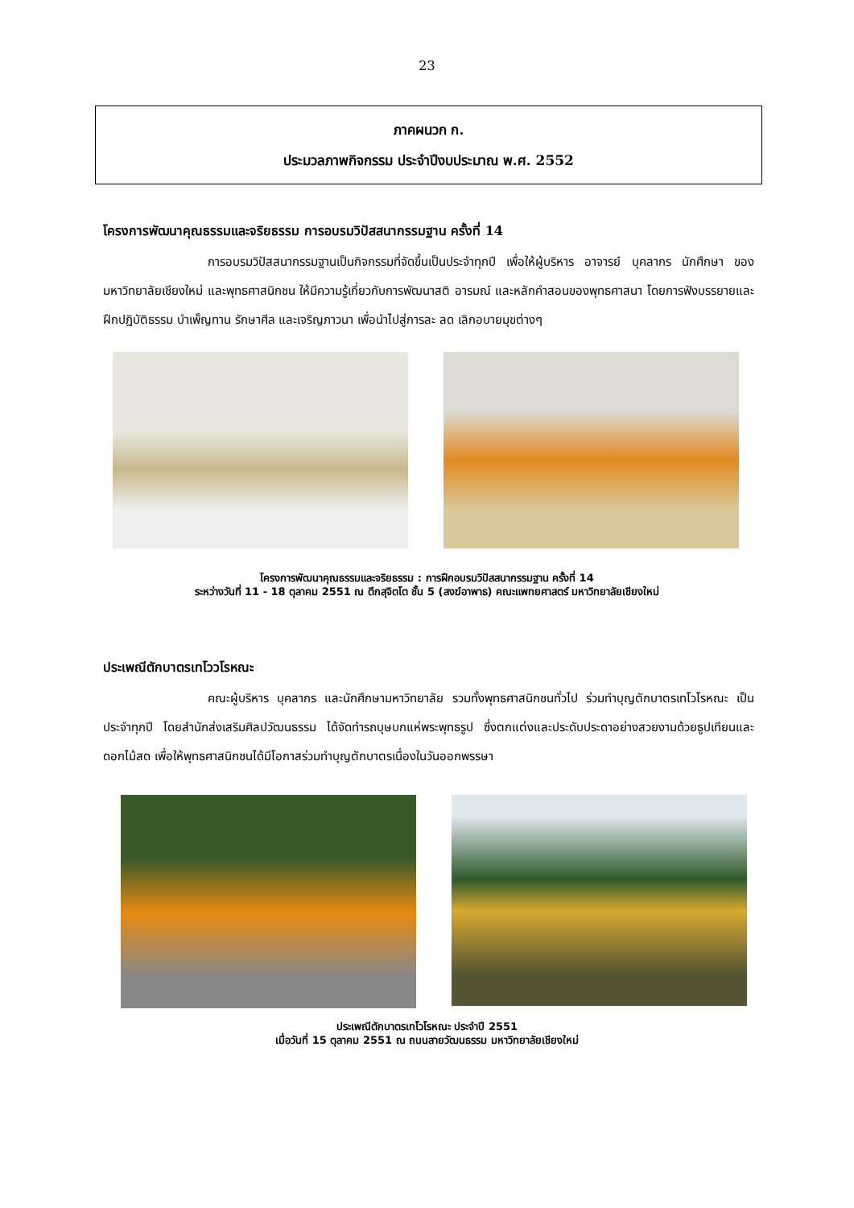23
ภาคผนวก ก.
ประมวลภาพกิจกรรม ประจำปีงบประมาณ พ.ศ. 2552
โครงการพัฒนาคุณธรรมและจริยธรรม การอบรมวิปัสสนากรรมฐาน ครั้งที่ 14
การอบรมวิปัสสนากรรมฐานเป็นกิจกรรมที่จัดขึ้นเป็นประจำทุกปี เพื่อให้ผู้บริหาร อาจารย์ บุคลากร นักศึกษา ของมหาวิทยาลัยเชียงใหม่ และพุทธศาสนิกชน ให้มีความรู้เกี่ยวกับการพัฒนาสติ อารมณ์ และหลักคำสอนของพุทธศาสนา โดยการฟังบรรยายและฝึกปฏิบัติธรรม บำเพ็ญทาน รักษาศีล และเจริญภาวนา เพื่อนำไปสู่การละ ลด เลิกอบายมุขต่างๆ
โครงการพัฒนาคุณธรรมและจริยธรรม : การฝึกอบรมวิปัสสนากรรมฐาน ครั้งที่ 14
ระหว่างวันที่ 11 - 18 ตุลาคม 2551 ณ ตึกสุจิตโต ชั้น 5 (สงฆ์อาพาธ) คณะแพทยศาสตร์ มหาวิทยาลัยเชียงใหม่
ประเพณีตักบาตรเทโววโรหณะ
คณะผู้บริหาร บุคลากร และนักศึกษามหาวิทยาลัย รวมทั้งพุทธศาสนิกชนทั่วไป ร่วมทำบุญตักบาตรเทโวโรหณะ เป็นประจำทุกปี โดยสำนักส่งเสริมศิลปวัฒนธรรม ได้จัดทำรถบุษบกแห่พระพุทธรูป ซึ่งตกแต่งและประดับประดาอย่างสวยงามด้วยธูปเทียนและดอกไม้สด เพื่อให้พุทธศาสนิกชนได้มีโอกาสร่วมทำบุญตักบาตรเนื่องในวันออกพรรษา
ประเพณีตักบาตรเทโวโรหณะ ประจำปี 2551
เมื่อวันที่ 15 ตุลาคม 2551 ณ ถนนสายวัฒนธรรม มหาวิทยาลัยเชียงใหม่